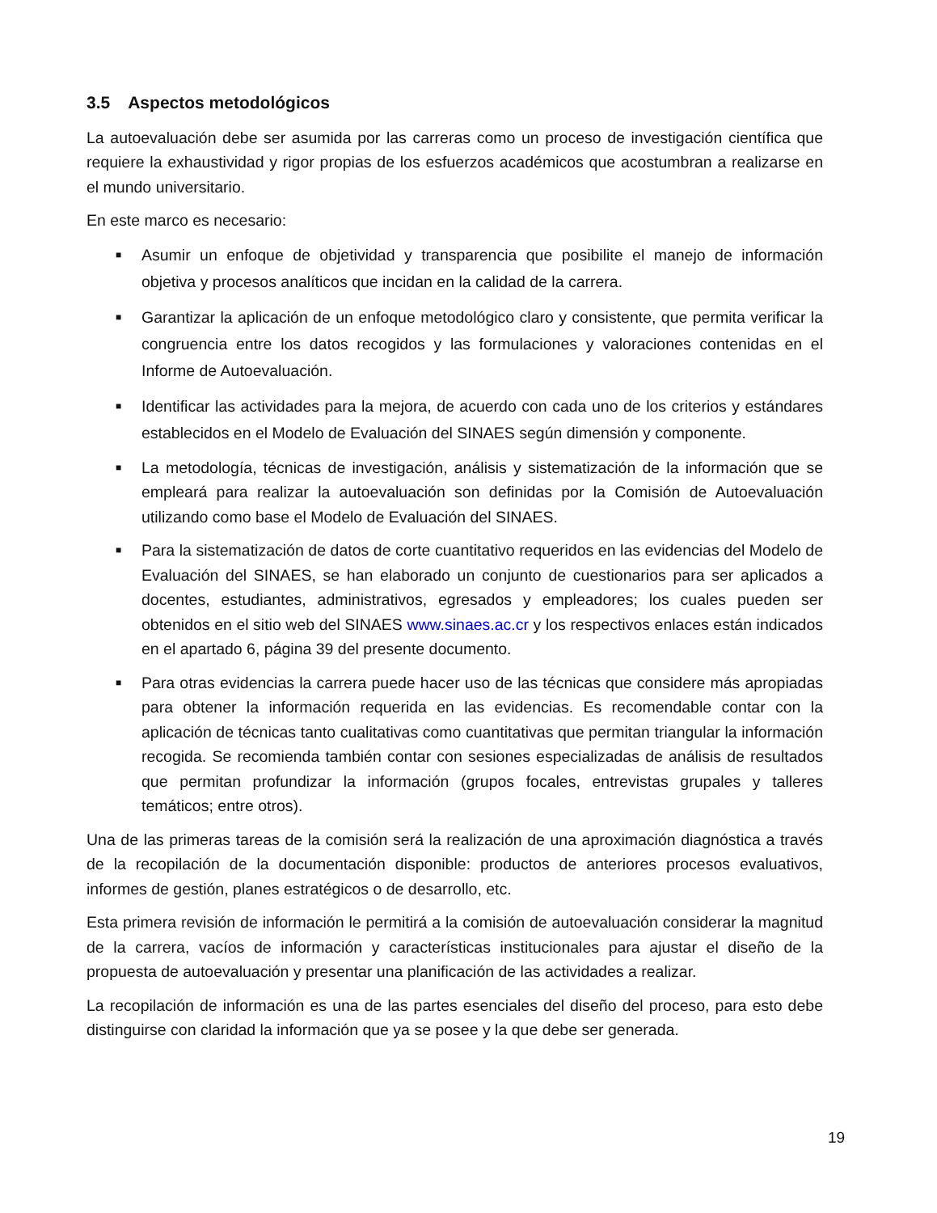3.5 Aspectos metodológicos
La autoevaluación debe ser asumida por las carreras como un proceso de investigación científica que requiere la exhaustividad y rigor propias de los esfuerzos académicos que acostumbran a realizarse en el mundo universitario.
En este marco es necesario:
■ Asumir un enfoque de objetividad y transparencia que posibilite el manejo de información objetiva y procesos analíticos que incidan en la calidad de la carrera.
■ Garantizar la aplicación de un enfoque metodológico claro y consistente, que permita verificar la congruencia entre los datos recogidos y las formulaciones y valoraciones contenidas en el Informe de Autoevaluación.
■ Identificar las actividades para la mejora, de acuerdo con cada uno de los criterios y estándares establecidos en el Modelo de Evaluación del SINAES según dimensión y componente.
■ La metodología, técnicas de investigación, análisis y sistematización de la información que se empleará para realizar la autoevaluación son definidas por la Comisión de Autoevaluación utilizando como base el Modelo de Evaluación del SINAES.
■ Para la sistematización de datos de corte cuantitativo requeridos en las evidencias del Modelo de Evaluación del SINAES, se han elaborado un conjunto de cuestionarios para ser aplicados a docentes, estudiantes, administrativos, egresados y empleadores; los cuales pueden ser obtenidos en el sitio web del SINAES www.sinaes.ac.cr y los respectivos enlaces están indicados en el apartado 6, página 39 del presente documento.
■ Para otras evidencias la carrera puede hacer uso de las técnicas que considere más apropiadas para obtener la información requerida en las evidencias. Es recomendable contar con la aplicación de técnicas tanto cualitativas como cuantitativas que permitan triangular la información recogida. Se recomienda también contar con sesiones especializadas de análisis de resultados que permitan profundizar la información (grupos focales, entrevistas grupales y talleres temáticos; entre otros).
Una de las primeras tareas de la comisión será la realización de una aproximación diagnóstica a través de la recopilación de la documentación disponible: productos de anteriores procesos evaluativos, informes de gestión, planes estratégicos o de desarrollo, etc.
Esta primera revisión de información le permitirá a la comisión de autoevaluación considerar la magnitud de la carrera, vacíos de información y características institucionales para ajustar el diseño de la propuesta de autoevaluación y presentar una planificación de las actividades a realizar.
La recopilación de información es una de las partes esenciales del diseño del proceso, para esto debe distinguirse con claridad la información que ya se posee y la que debe ser generada.
19